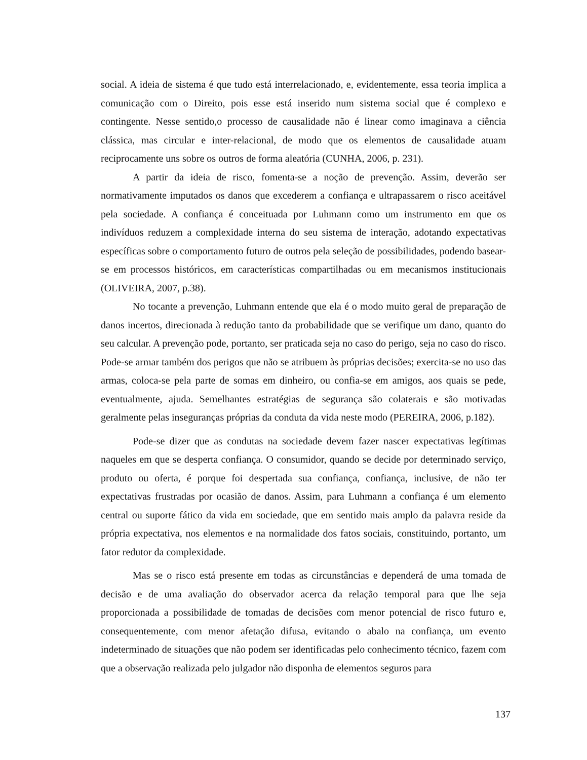social. A ideia de sistema é que tudo está interrelacionado, e, evidentemente, essa teoria implica a comunicação com o Direito, pois esse está inserido num sistema social que é complexo e contingente. Nesse sentido,o processo de causalidade não é linear como imaginava a ciência clássica, mas circular e inter-relacional, de modo que os elementos de causalidade atuam reciprocamente uns sobre os outros de forma aleatória (CUNHA, 2006, p. 231).
A partir da ideia de risco, fomenta-se a noção de prevenção. Assim, deverão ser normativamente imputados os danos que excederem a confiança e ultrapassarem o risco aceitável pela sociedade. A confiança é conceituada por Luhmann como um instrumento em que os indivíduos reduzem a complexidade interna do seu sistema de interação, adotando expectativas específicas sobre o comportamento futuro de outros pela seleção de possibilidades, podendo basear-se em processos históricos, em características compartilhadas ou em mecanismos institucionais (OLIVEIRA, 2007, p.38).
No tocante a prevenção, Luhmann entende que ela é o modo muito geral de preparação de danos incertos, direcionada à redução tanto da probabilidade que se verifique um dano, quanto do seu calcular. A prevenção pode, portanto, ser praticada seja no caso do perigo, seja no caso do risco. Pode-se armar também dos perigos que não se atribuem às próprias decisões; exercita-se no uso das armas, coloca-se pela parte de somas em dinheiro, ou confia-se em amigos, aos quais se pede, eventualmente, ajuda. Semelhantes estratégias de segurança são colaterais e são motivadas geralmente pelas inseguranças próprias da conduta da vida neste modo (PEREIRA, 2006, p.182).
Pode-se dizer que as condutas na sociedade devem fazer nascer expectativas legítimas naqueles em que se desperta confiança. O consumidor, quando se decide por determinado serviço, produto ou oferta, é porque foi despertada sua confiança, confiança, inclusive, de não ter expectativas frustradas por ocasião de danos. Assim, para Luhmann a confiança é um elemento central ou suporte fático da vida em sociedade, que em sentido mais amplo da palavra reside da própria expectativa, nos elementos e na normalidade dos fatos sociais, constituindo, portanto, um fator redutor da complexidade.
Mas se o risco está presente em todas as circunstâncias e dependerá de uma tomada de decisão e de uma avaliação do observador acerca da relação temporal para que lhe seja proporcionada a possibilidade de tomadas de decisões com menor potencial de risco futuro e, consequentemente, com menor afetação difusa, evitando o abalo na confiança, um evento indeterminado de situações que não podem ser identificadas pelo conhecimento técnico, fazem com que a observação realizada pelo julgador não disponha de elementos seguros para
137